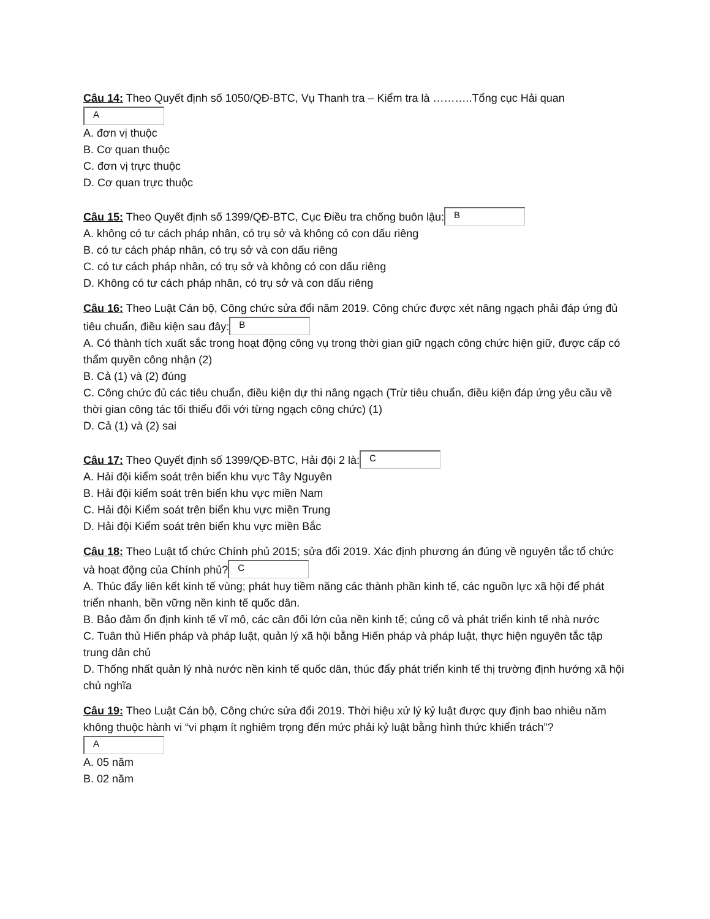Câu 14: Theo Quyết định số 1050/QĐ-BTC, Vụ Thanh tra – Kiểm tra là ………..Tổng cục Hải quan
A
A. đơn vị thuộc
B. Cơ quan thuộc
C. đơn vị trực thuộc
D. Cơ quan trực thuộc
Câu 15: Theo Quyết định số 1399/QĐ-BTC, Cục Điều tra chống buôn lậu: B
A. không có tư cách pháp nhân, có trụ sở và không có con dấu riêng
B. có tư cách pháp nhân, có trụ sở và con dấu riêng
C. có tư cách pháp nhân, có trụ sở và không có con dấu riêng
D. Không có tư cách pháp nhân, có trụ sở và con dấu riêng
Câu 16: Theo Luật Cán bộ, Công chức sửa đổi năm 2019. Công chức được xét nâng ngạch phải đáp ứng đủ tiêu chuẩn, điều kiện sau đây: B
A. Có thành tích xuất sắc trong hoạt động công vụ trong thời gian giữ ngạch công chức hiện giữ, được cấp có thẩm quyền công nhận (2)
B. Cả (1) và (2) đúng
C. Công chức đủ các tiêu chuẩn, điều kiện dự thi nâng ngạch (Trừ tiêu chuẩn, điều kiện đáp ứng yêu cầu về thời gian công tác tối thiểu đối với từng ngạch công chức) (1)
D. Cả (1) và (2) sai
Câu 17: Theo Quyết định số 1399/QĐ-BTC, Hải đội 2 là: C
A. Hải đội kiểm soát trên biển khu vực Tây Nguyên
B. Hải đội kiểm soát trên biển khu vực miền Nam
C. Hải đội Kiểm soát trên biển khu vực miền Trung
D. Hải đội Kiểm soát trên biển khu vực miền Bắc
Câu 18: Theo Luật tổ chức Chính phủ 2015; sửa đổi 2019. Xác định phương án đúng về nguyên tắc tổ chức và hoạt động của Chính phủ? C
A. Thúc đẩy liên kết kinh tế vùng; phát huy tiềm năng các thành phần kinh tế, các nguồn lực xã hội để phát triển nhanh, bền vững nền kinh tế quốc dân.
B. Bảo đảm ổn định kinh tế vĩ mô, các cân đối lớn của nền kinh tế; củng cố và phát triển kinh tế nhà nước
C. Tuân thủ Hiến pháp và pháp luật, quản lý xã hội bằng Hiến pháp và pháp luật, thực hiện nguyên tắc tập trung dân chủ
D. Thống nhất quản lý nhà nước nền kinh tế quốc dân, thúc đẩy phát triển kinh tế thị trường định hướng xã hội chủ nghĩa
Câu 19: Theo Luật Cán bộ, Công chức sửa đổi 2019. Thời hiệu xử lý kỷ luật được quy định bao nhiêu năm không thuộc hành vi “vi phạm ít nghiêm trọng đến mức phải kỷ luật bằng hình thức khiển trách”?
A
A. 05 năm
B. 02 năm